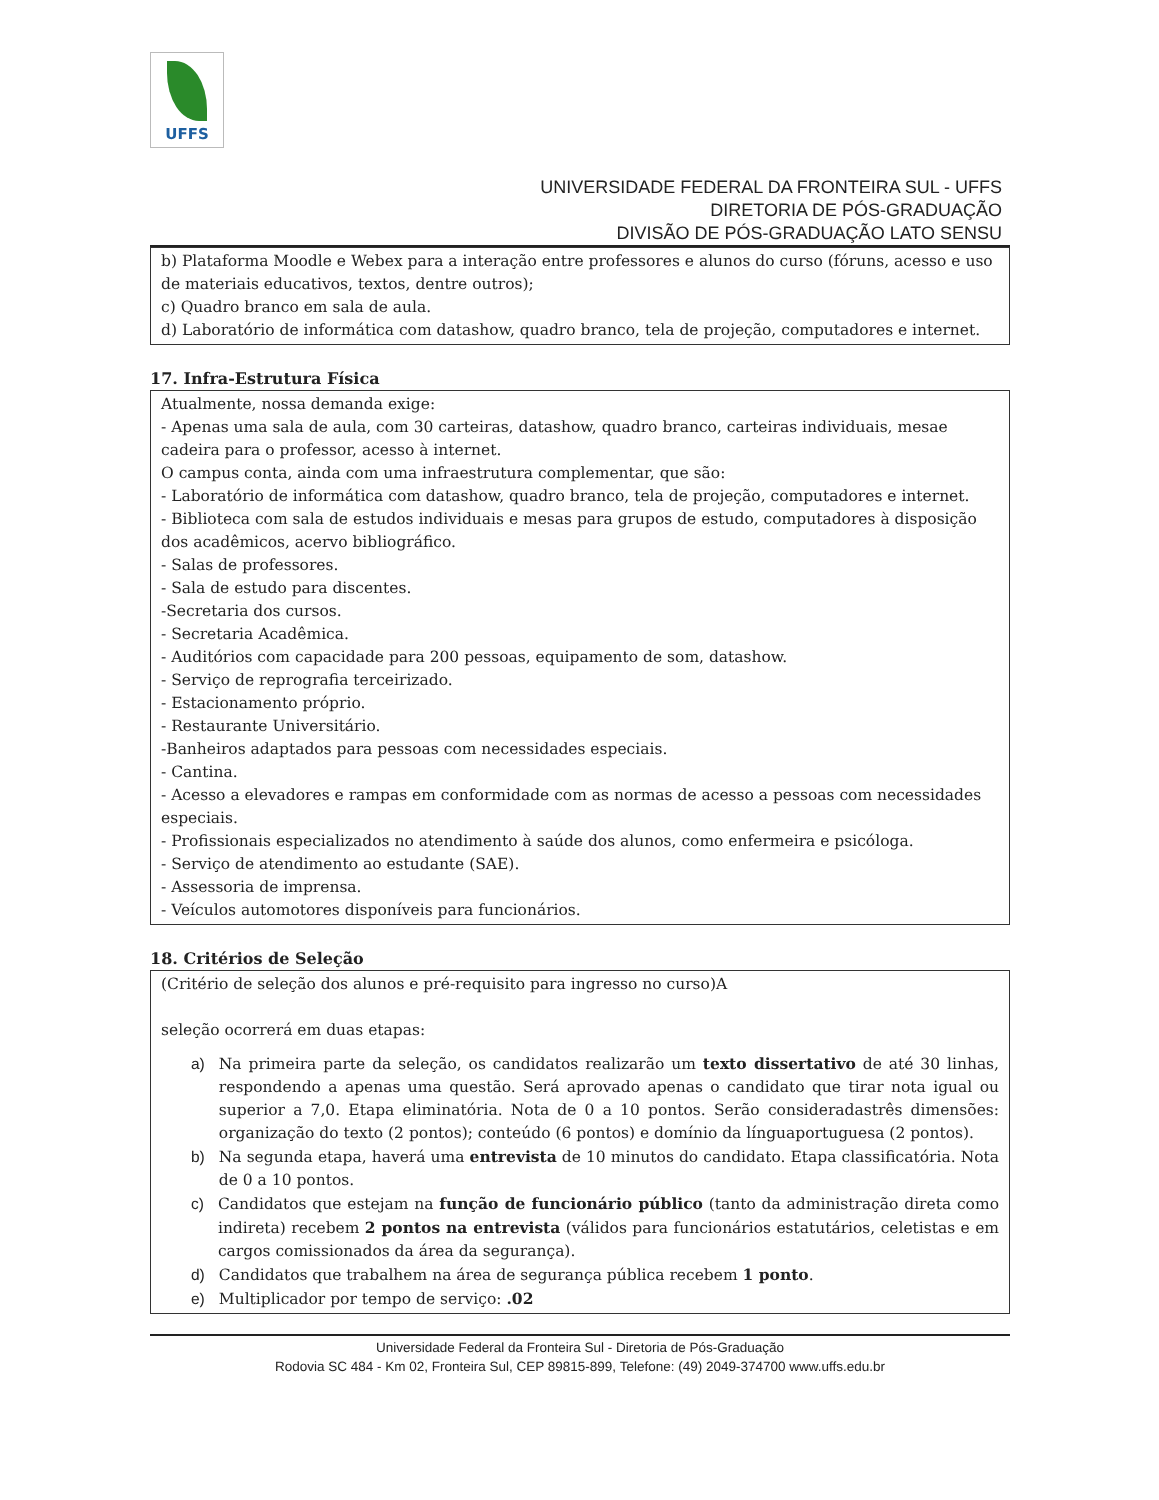UFFS
UNIVERSIDADE FEDERAL DA FRONTEIRA SUL - UFFS
DIRETORIA DE PÓS-GRADUAÇÃO
DIVISÃO DE PÓS-GRADUAÇÃO LATO SENSU
b) Plataforma Moodle e Webex para a interação entre professores e alunos do curso (fóruns, acesso e uso de materiais educativos, textos, dentre outros);
c) Quadro branco em sala de aula.
d) Laboratório de informática com datashow, quadro branco, tela de projeção, computadores e internet.
17. Infra-Estrutura Física
Atualmente, nossa demanda exige:
- Apenas uma sala de aula, com 30 carteiras, datashow, quadro branco, carteiras individuais, mesae cadeira para o professor, acesso à internet.
O campus conta, ainda com uma infraestrutura complementar, que são:
- Laboratório de informática com datashow, quadro branco, tela de projeção, computadores e internet.
- Biblioteca com sala de estudos individuais e mesas para grupos de estudo, computadores à disposição dos acadêmicos, acervo bibliográfico.
- Salas de professores.
- Sala de estudo para discentes.
-Secretaria dos cursos.
- Secretaria Acadêmica.
- Auditórios com capacidade para 200 pessoas, equipamento de som, datashow.
- Serviço de reprografia terceirizado.
- Estacionamento próprio.
- Restaurante Universitário.
-Banheiros adaptados para pessoas com necessidades especiais.
- Cantina.
- Acesso a elevadores e rampas em conformidade com as normas de acesso a pessoas com necessidades especiais.
- Profissionais especializados no atendimento à saúde dos alunos, como enfermeira e psicóloga.
- Serviço de atendimento ao estudante (SAE).
- Assessoria de imprensa.
- Veículos automotores disponíveis para funcionários.
18. Critérios de Seleção
(Critério de seleção dos alunos e pré-requisito para ingresso no curso)A
seleção ocorrerá em duas etapas:
a) Na primeira parte da seleção, os candidatos realizarão um texto dissertativo de até 30 linhas, respondendo a apenas uma questão. Será aprovado apenas o candidato que tirar nota igual ou superior a 7,0. Etapa eliminatória. Nota de 0 a 10 pontos. Serão consideradastrês dimensões: organização do texto (2 pontos); conteúdo (6 pontos) e domínio da línguaportuguesa (2 pontos).
b) Na segunda etapa, haverá uma entrevista de 10 minutos do candidato. Etapa classificatória. Nota de 0 a 10 pontos.
c) Candidatos que estejam na função de funcionário público (tanto da administração direta como indireta) recebem 2 pontos na entrevista (válidos para funcionários estatutários, celetistas e em cargos comissionados da área da segurança).
d) Candidatos que trabalhem na área de segurança pública recebem 1 ponto.
e) Multiplicador por tempo de serviço: .02
Universidade Federal da Fronteira Sul - Diretoria de Pós-Graduação
Rodovia SC 484 - Km 02, Fronteira Sul, CEP 89815-899, Telefone: (49) 2049-374700 www.uffs.edu.br